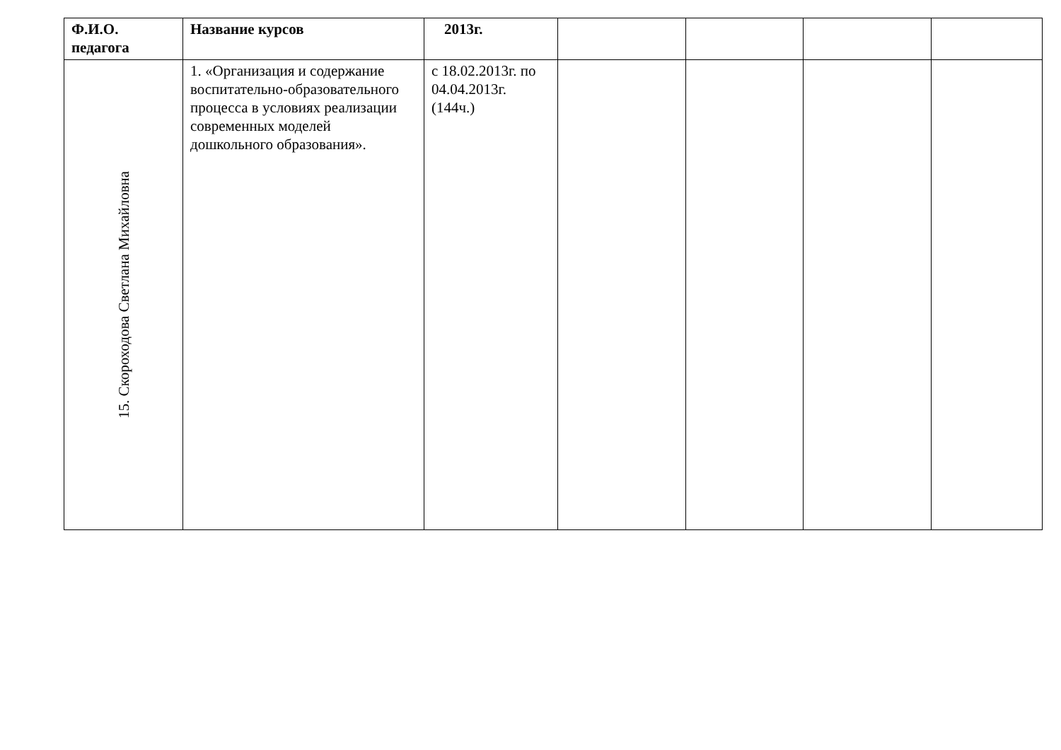| Ф.И.О. педагога | Название курсов | 2013г. | | | | |
| --- | --- | --- | --- | --- | --- | --- |
| 15. Скороходова Светлана Михайловна | 1. «Организация и содержание воспитательно-образовательного процесса в условиях реализации современных моделей дошкольного образования». | с 18.02.2013г. по 04.04.2013г. (144ч.) | | | | |